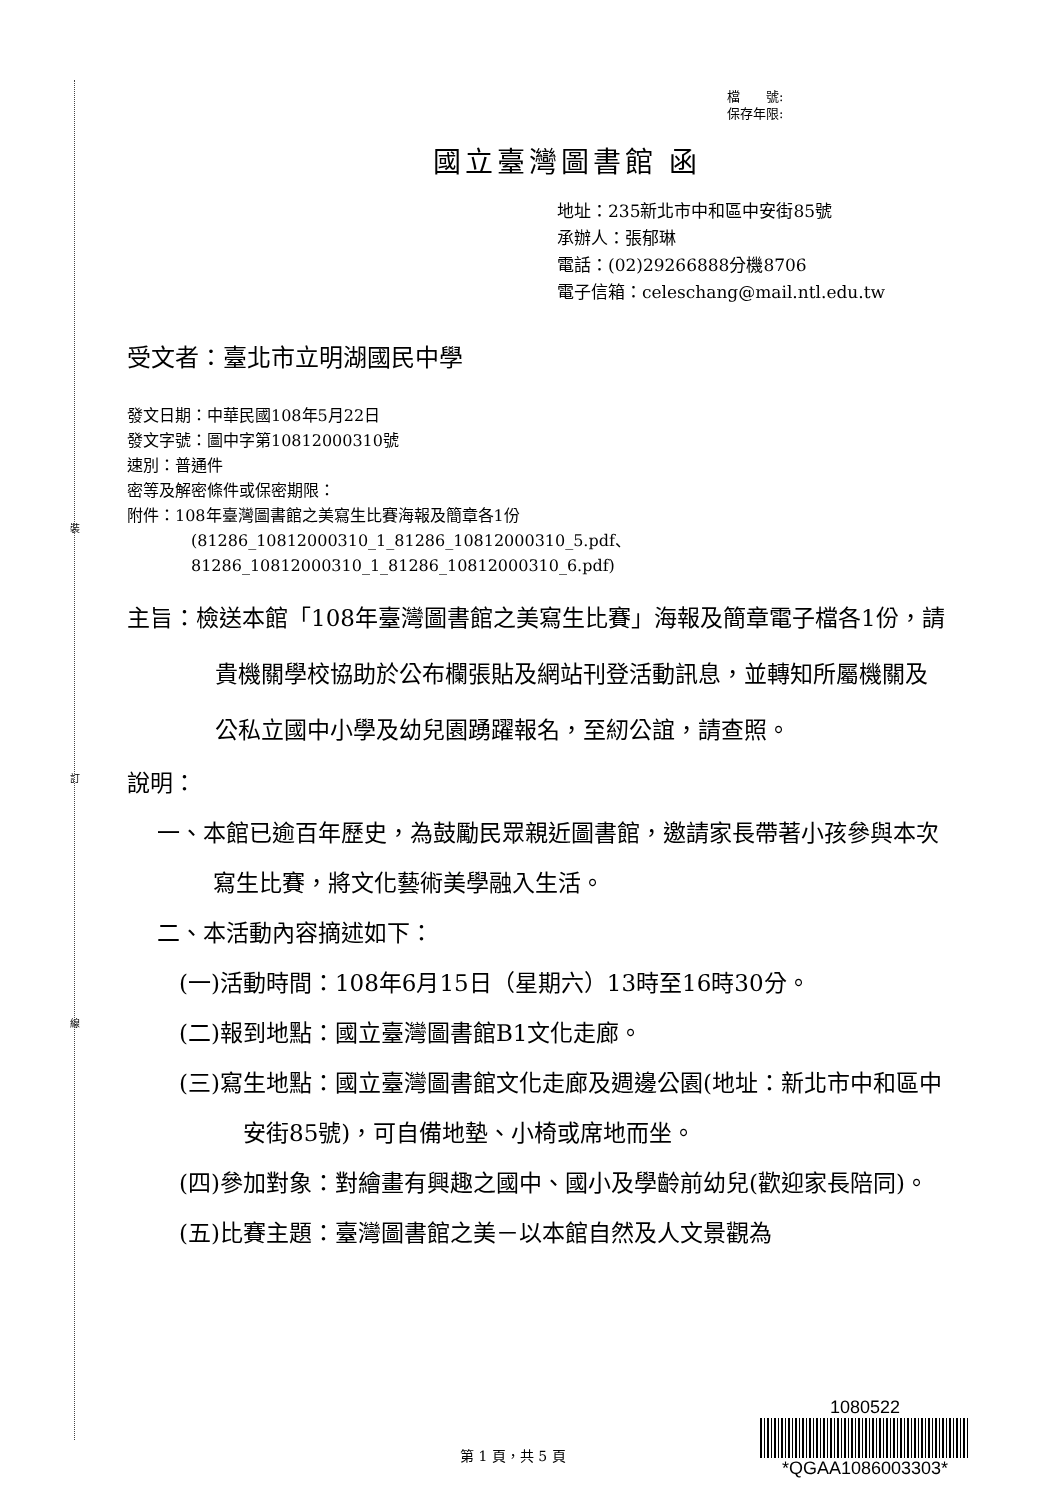裝
訂
線
檔　　號:
保存年限:
國立臺灣圖書館 函
地址：235新北市中和區中安街85號
承辦人：張郁琳
電話：(02)29266888分機8706
電子信箱：celeschang@mail.ntl.edu.tw
受文者：臺北市立明湖國民中學
發文日期：中華民國108年5月22日
發文字號：圖中字第10812000310號
速別：普通件
密等及解密條件或保密期限：
附件：108年臺灣圖書館之美寫生比賽海報及簡章各1份
(81286_10812000310_1_81286_10812000310_5.pdf、
81286_10812000310_1_81286_10812000310_6.pdf)
主旨：檢送本館「108年臺灣圖書館之美寫生比賽」海報及簡章電子檔各1份，請貴機關學校協助於公布欄張貼及網站刊登活動訊息，並轉知所屬機關及公私立國中小學及幼兒園踴躍報名，至紉公誼，請查照。
說明：
一、本館已逾百年歷史，為鼓勵民眾親近圖書館，邀請家長帶著小孩參與本次寫生比賽，將文化藝術美學融入生活。
二、本活動內容摘述如下：
(一)活動時間：108年6月15日（星期六）13時至16時30分。
(二)報到地點：國立臺灣圖書館B1文化走廊。
(三)寫生地點：國立臺灣圖書館文化走廊及週邊公園(地址：新北市中和區中安街85號)，可自備地墊、小椅或席地而坐。
(四)參加對象：對繪畫有興趣之國中、國小及學齡前幼兒(歡迎家長陪同)。
(五)比賽主題：臺灣圖書館之美－以本館自然及人文景觀為
第 1 頁，共 5 頁
1080522
*QGAA1086003303*